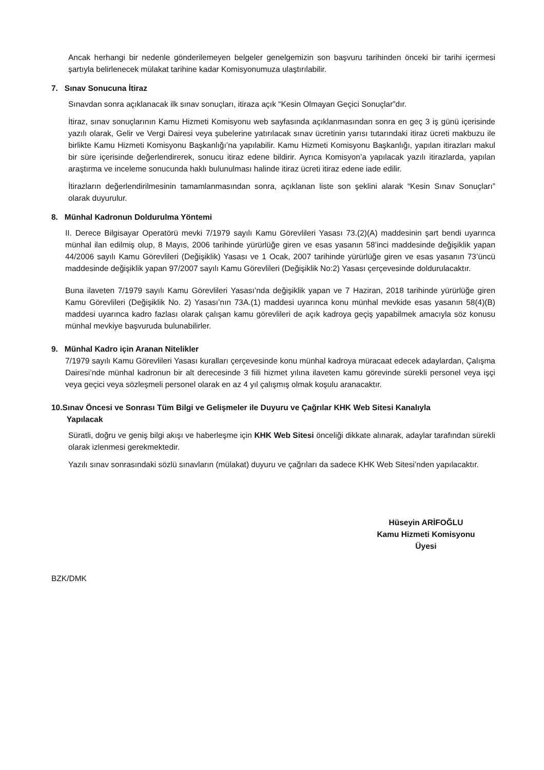Ancak herhangi bir nedenle gönderilemeyen belgeler genelgemizin son başvuru tarihinden önceki bir tarihi içermesi şartıyla belirlenecek mülakat tarihine kadar Komisyonumuza ulaştırılabilir.
7. Sınav Sonucuna İtiraz
Sınavdan sonra açıklanacak ilk sınav sonuçları, itiraza açık “Kesin Olmayan Geçici Sonuçlar”dır.
İtiraz, sınav sonuçlarının Kamu Hizmeti Komisyonu web sayfasında açıklanmasından sonra en geç 3 iş günü içerisinde yazılı olarak, Gelir ve Vergi Dairesi veya şubelerine yatırılacak sınav ücretinin yarısı tutarındaki itiraz ücreti makbuzu ile birlikte Kamu Hizmeti Komisyonu Başkanlığı’na yapılabilir. Kamu Hizmeti Komisyonu Başkanlığı, yapılan itirazları makul bir süre içerisinde değerlendirerek, sonucu itiraz edene bildirir. Ayrıca Komisyon’a yapılacak yazılı itirazlarda, yapılan araştırma ve inceleme sonucunda haklı bulunulması halinde itiraz ücreti itiraz edene iade edilir.
İtirazların değerlendirilmesinin tamamlanmasından sonra, açıklanan liste son şeklini alarak “Kesin Sınav Sonuçları” olarak duyurulur.
8. Münhal Kadronun Doldurulma Yöntemi
II. Derece Bilgisayar Operatörü mevki 7/1979 sayılı Kamu Görevlileri Yasası 73.(2)(A) maddesinin şart bendi uyarınca münhal ilan edilmiş olup, 8 Mayıs, 2006 tarihinde yürürlüğe giren ve esas yasanın 58’inci maddesinde değişiklik yapan 44/2006 sayılı Kamu Görevlileri (Değişiklik) Yasası ve 1 Ocak, 2007 tarihinde yürürlüğe giren ve esas yasanın 73’üncü maddesinde değişiklik yapan 97/2007 sayılı Kamu Görevlileri (Değişiklik No:2) Yasası çerçevesinde doldurulacaktır.
Buna ilaveten 7/1979 sayılı Kamu Görevlileri Yasası’nda değişiklik yapan ve 7 Haziran, 2018 tarihinde yürürlüğe giren Kamu Görevlileri (Değişiklik No. 2) Yasası’nın 73A.(1) maddesi uyarınca konu münhal mevkide esas yasanın 58(4)(B) maddesi uyarınca kadro fazlası olarak çalışan kamu görevlileri de açık kadroya geçiş yapabilmek amacıyla söz konusu münhal mevkiye başvuruda bulunabilirler.
9. Münhal Kadro için Aranan Nitelikler
7/1979 sayılı Kamu Görevlileri Yasası kuralları çerçevesinde konu münhal kadroya müracaat edecek adaylardan, Çalışma Dairesi’nde münhal kadronun bir alt derecesinde 3 fiili hizmet yılına ilaveten kamu görevinde sürekli personel veya işçi veya geçici veya sözleşmeli personel olarak en az 4 yıl çalışmış olmak koşulu aranacaktır.
10.Sınav Öncesi ve Sonrası Tüm Bilgi ve Gelişmeler ile Duyuru ve Çağrılar KHK Web Sitesi Kanalıyla
Yapılacak
Süratli, doğru ve geniş bilgi akışı ve haberleşme için KHK Web Sitesi önceliği dikkate alınarak, adaylar tarafından sürekli olarak izlenmesi gerekmektedir.
Yazılı sınav sonrasındaki sözlü sınavların (mülakat) duyuru ve çağrıları da sadece KHK Web Sitesi’nden yapılacaktır.
Hüseyin ARİFOĞLU
Kamu Hizmeti Komisyonu
Üyesi
BZK/DMK